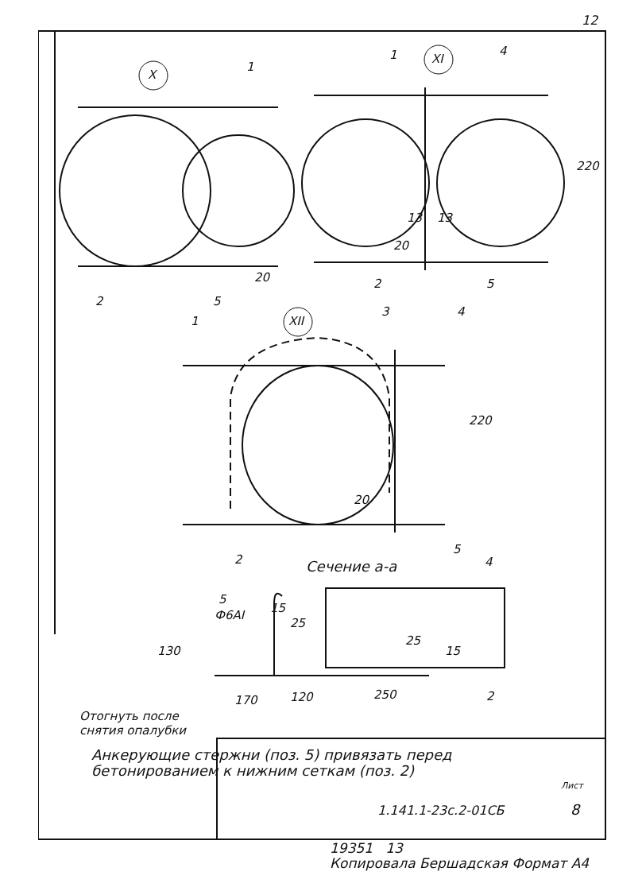12
X
XI
XII
1
1 4
220
13 13
20
2 5
2 5
20
1
3 4
220
20
5
2 Сечение а-а 4
5
Ф6АI
15
25
130
25
15
170 120 250 2
Отогнуть после
снятия опалубки
Анкерующие стержни (поз. 5) привязать перед
бетонированием к нижним сеткам (поз. 2)
Лист
1.141.1-23с.2-01СБ 8
19351 13
Копировала Бершадская Формат А4